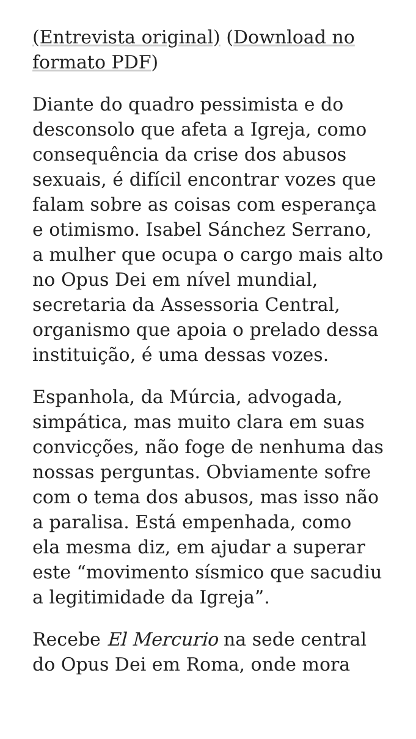(Entrevista original) (Download no formato PDF)
Diante do quadro pessimista e do desconsolo que afeta a Igreja, como consequência da crise dos abusos sexuais, é difícil encontrar vozes que falam sobre as coisas com esperança e otimismo. Isabel Sánchez Serrano, a mulher que ocupa o cargo mais alto no Opus Dei em nível mundial, secretaria da Assessoria Central, organismo que apoia o prelado dessa instituição, é uma dessas vozes.
Espanhola, da Múrcia, advogada, simpática, mas muito clara em suas convicções, não foge de nenhuma das nossas perguntas. Obviamente sofre com o tema dos abusos, mas isso não a paralisa. Está empenhada, como ela mesma diz, em ajudar a superar este “movimento sísmico que sacudiu a legitimidade da Igreja”.
Recebe El Mercurio na sede central do Opus Dei em Roma, onde mora